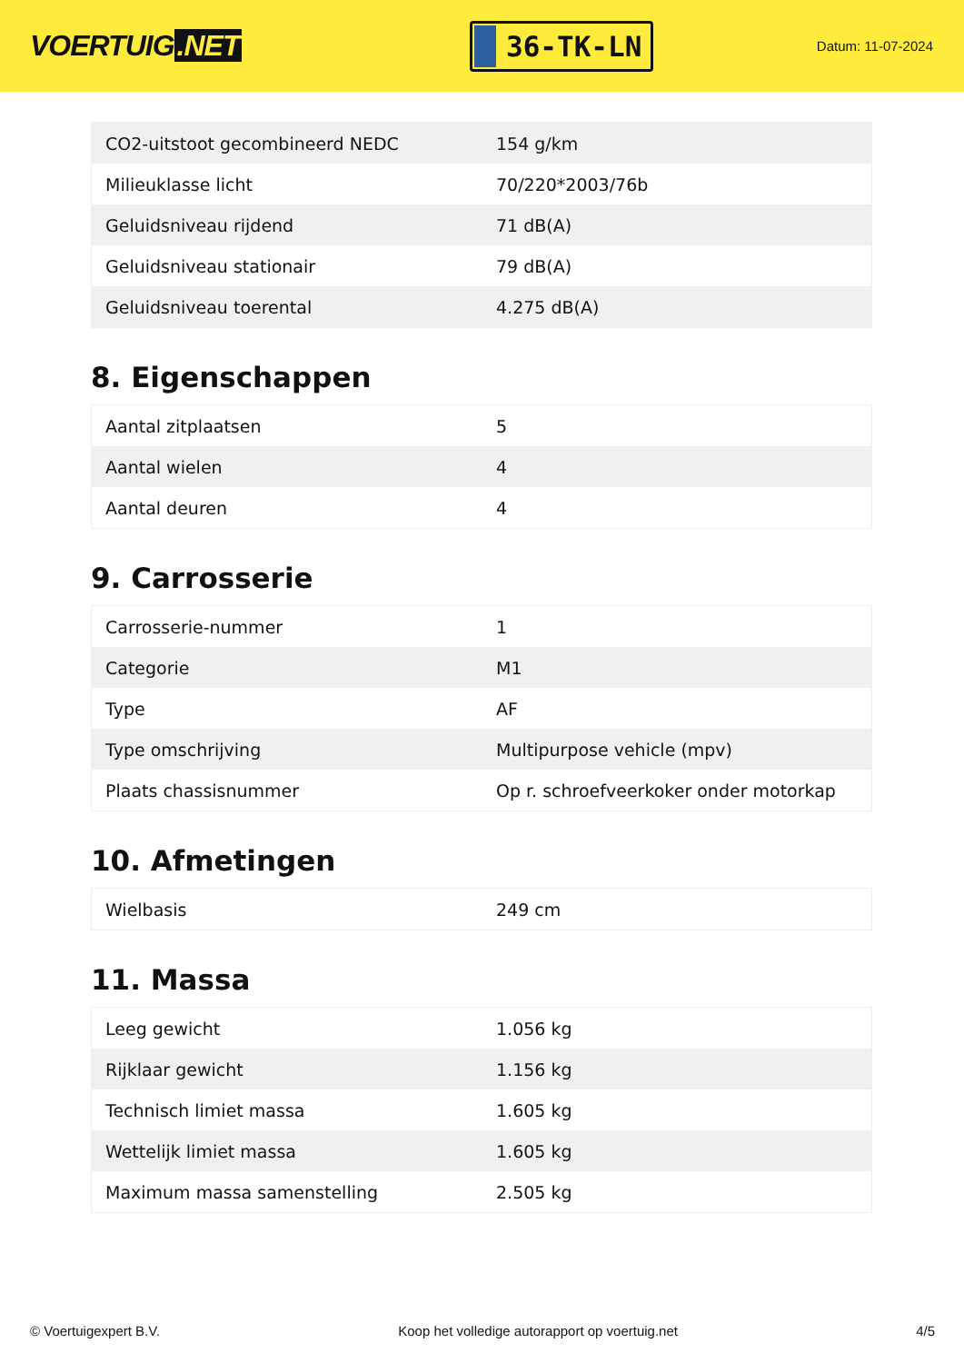VOERTUIG.NET
36-TK-LN
Datum: 11-07-2024
| CO2-uitstoot gecombineerd NEDC | 154 g/km |
| Milieuklasse licht | 70/220*2003/76b |
| Geluidsniveau rijdend | 71 dB(A) |
| Geluidsniveau stationair | 79 dB(A) |
| Geluidsniveau toerental | 4.275 dB(A) |
8. Eigenschappen
| Aantal zitplaatsen | 5 |
| Aantal wielen | 4 |
| Aantal deuren | 4 |
9. Carrosserie
| Carrosserie-nummer | 1 |
| Categorie | M1 |
| Type | AF |
| Type omschrijving | Multipurpose vehicle (mpv) |
| Plaats chassisnummer | Op r. schroefveerkoker onder motorkap |
10. Afmetingen
| Wielbasis | 249 cm |
11. Massa
| Leeg gewicht | 1.056 kg |
| Rijklaar gewicht | 1.156 kg |
| Technisch limiet massa | 1.605 kg |
| Wettelijk limiet massa | 1.605 kg |
| Maximum massa samenstelling | 2.505 kg |
© Voertuigexpert B.V. Koop het volledige autorapport op voertuig.net 4/5